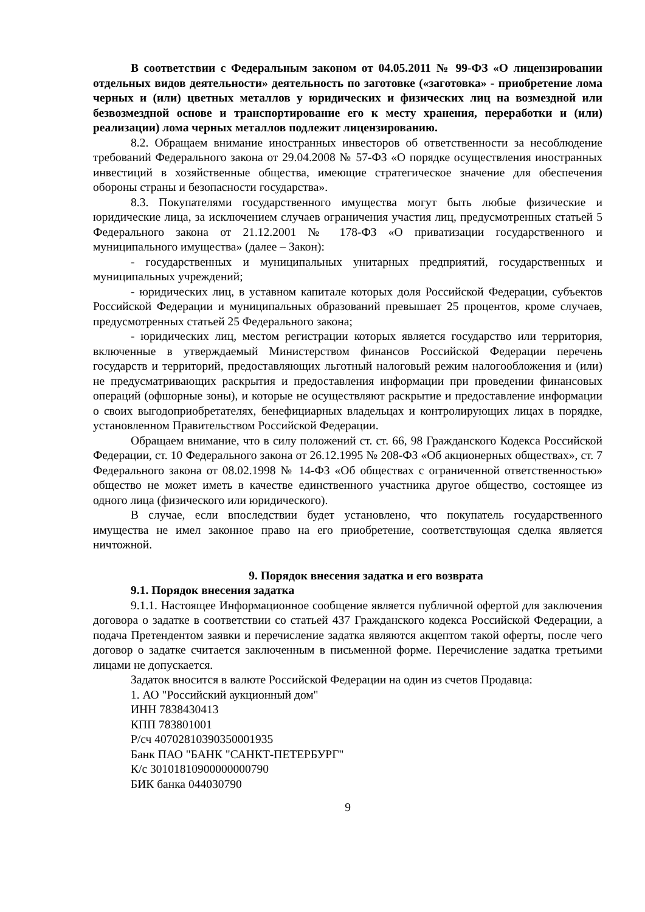В соответствии с Федеральным законом от 04.05.2011 № 99-ФЗ «О лицензировании отдельных видов деятельности» деятельность по заготовке («заготовка» - приобретение лома черных и (или) цветных металлов у юридических и физических лиц на возмездной или безвозмездной основе и транспортирование его к месту хранения, переработки и (или) реализации) лома черных металлов подлежит лицензированию.
8.2. Обращаем внимание иностранных инвесторов об ответственности за несоблюдение требований Федерального закона от 29.04.2008 № 57-ФЗ «О порядке осуществления иностранных инвестиций в хозяйственные общества, имеющие стратегическое значение для обеспечения обороны страны и безопасности государства».
8.3. Покупателями государственного имущества могут быть любые физические и юридические лица, за исключением случаев ограничения участия лиц, предусмотренных статьей 5 Федерального закона от 21.12.2001 № 178-ФЗ «О приватизации государственного и муниципального имущества» (далее – Закон):
- государственных и муниципальных унитарных предприятий, государственных и муниципальных учреждений;
- юридических лиц, в уставном капитале которых доля Российской Федерации, субъектов Российской Федерации и муниципальных образований превышает 25 процентов, кроме случаев, предусмотренных статьей 25 Федерального закона;
- юридических лиц, местом регистрации которых является государство или территория, включенные в утверждаемый Министерством финансов Российской Федерации перечень государств и территорий, предоставляющих льготный налоговый режим налогообложения и (или) не предусматривающих раскрытия и предоставления информации при проведении финансовых операций (офшорные зоны), и которые не осуществляют раскрытие и предоставление информации о своих выгодоприобретателях, бенефициарных владельцах и контролирующих лицах в порядке, установленном Правительством Российской Федерации.
Обращаем внимание, что в силу положений ст. ст. 66, 98 Гражданского Кодекса Российской Федерации, ст. 10 Федерального закона от 26.12.1995 № 208-ФЗ «Об акционерных обществах», ст. 7 Федерального закона от 08.02.1998 № 14-ФЗ «Об обществах с ограниченной ответственностью» общество не может иметь в качестве единственного участника другое общество, состоящее из одного лица (физического или юридического).
В случае, если впоследствии будет установлено, что покупатель государственного имущества не имел законное право на его приобретение, соответствующая сделка является ничтожной.
9. Порядок внесения задатка и его возврата
9.1. Порядок внесения задатка
9.1.1. Настоящее Информационное сообщение является публичной офертой для заключения договора о задатке в соответствии со статьей 437 Гражданского кодекса Российской Федерации, а подача Претендентом заявки и перечисление задатка являются акцептом такой оферты, после чего договор о задатке считается заключенным в письменной форме. Перечисление задатка третьими лицами не допускается.
Задаток вносится в валюте Российской Федерации на один из счетов Продавца:
1. АО "Российский аукционный дом"
ИНН 7838430413
КПП 783801001
Р/сч 40702810390350001935
Банк ПАО "БАНК "САНКТ-ПЕТЕРБУРГ"
К/с 30101810900000000790
БИК банка 044030790
9